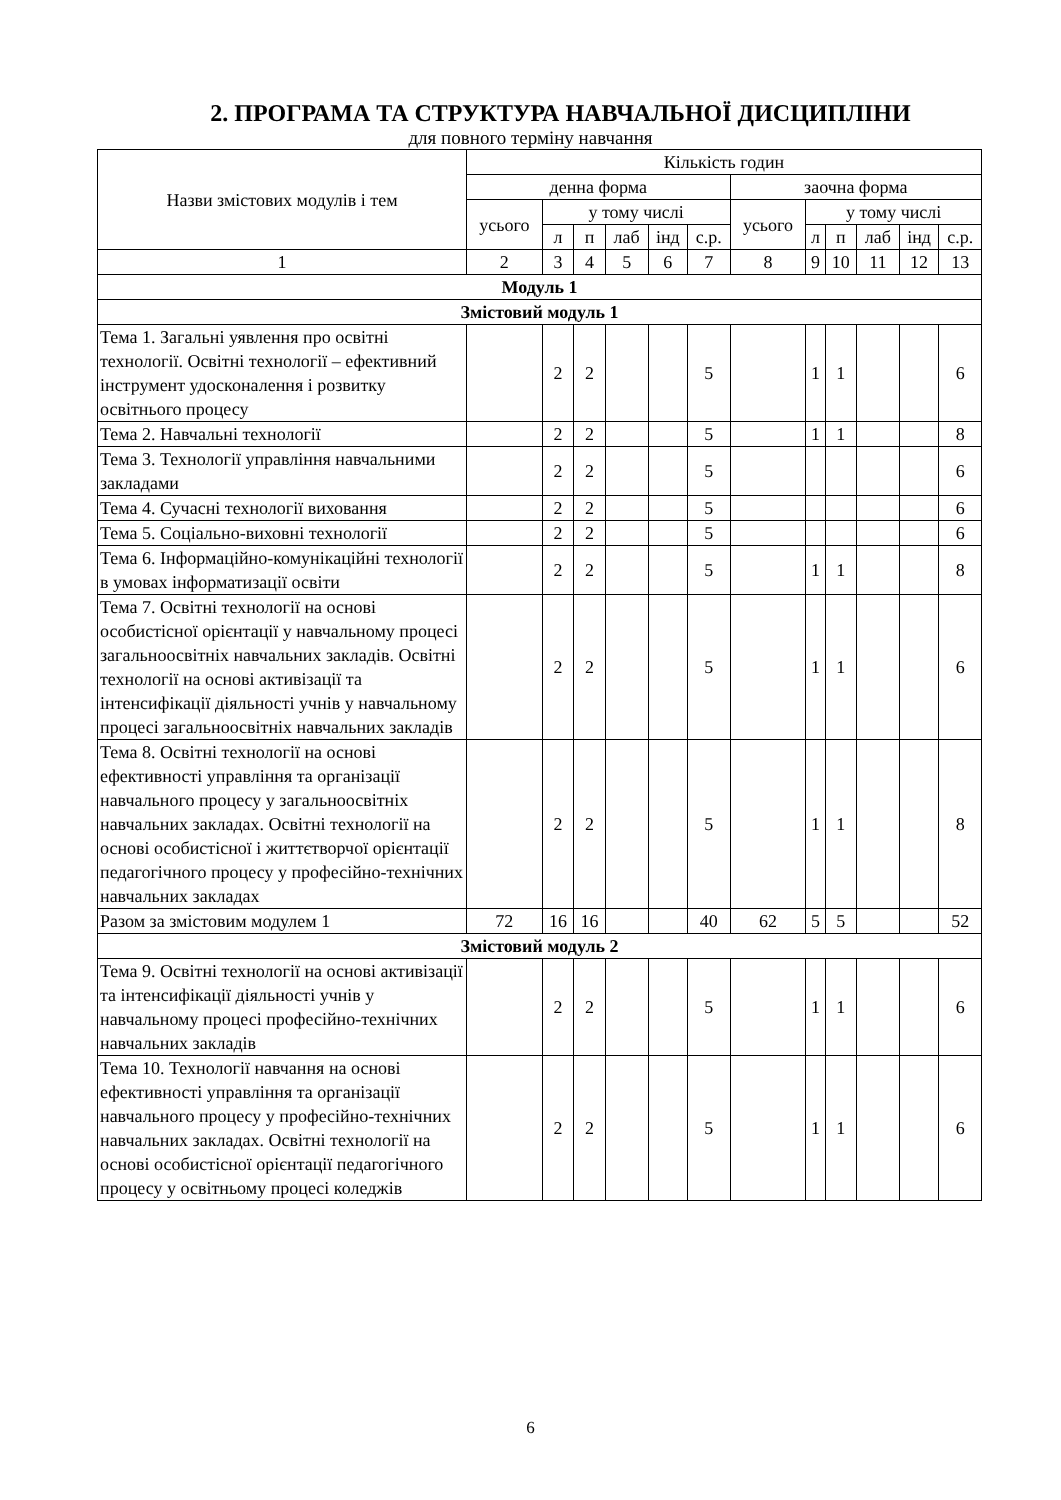2. ПРОГРАМА ТА СТРУКТУРА НАВЧАЛЬНОЇ ДИСЦИПЛІНИ
для повного терміну навчання
| Назви змістових модулів і тем | Кількість годин | | | | | | | | | | | |
| --- | --- | --- | --- | --- | --- | --- | --- | --- | --- | --- | --- | --- |
| | денна форма | | | | | | заочна форма | | | | | |
| | усього | у тому числі | | | | | усього | у тому числі | | | | |
| | | л | п | лаб | інд | с.р. | | л | п | лаб | інд | с.р. |
| 1 | 2 | 3 | 4 | 5 | 6 | 7 | 8 | 9 | 10 | 11 | 12 | 13 |
| Модуль 1 | | | | | | | | | | | | |
| Змістовий модуль 1 | | | | | | | | | | | | |
| Тема 1. Загальні уявлення про освітні технології. Освітні технології – ефективний інструмент удосконалення і розвитку освітнього процесу | | 2 | 2 | | | 5 | | 1 | 1 | | | 6 |
| Тема 2. Навчальні технології | | 2 | 2 | | | 5 | | 1 | 1 | | | 8 |
| Тема 3. Технології управління навчальними закладами | | 2 | 2 | | | 5 | | | | | | 6 |
| Тема 4. Сучасні технології виховання | | 2 | 2 | | | 5 | | | | | | 6 |
| Тема 5. Соціально-виховні технології | | 2 | 2 | | | 5 | | | | | | 6 |
| Тема 6. Інформаційно-комунікаційні технології в умовах інформатизації освіти | | 2 | 2 | | | 5 | | 1 | 1 | | | 8 |
| Тема 7. Освітні технології на основі особистісної орієнтації у навчальному процесі загальноосвітніх навчальних закладів. Освітні технології на основі активізації та інтенсифікації діяльності учнів у навчальному процесі загальноосвітніх навчальних закладів | | 2 | 2 | | | 5 | | 1 | 1 | | | 6 |
| Тема 8. Освітні технології на основі ефективності управління та організації навчального процесу у загальноосвітніх навчальних закладах. Освітні технології на основі особистісної і життєтворчої орієнтації педагогічного процесу у професійно-технічних навчальних закладах | | 2 | 2 | | | 5 | | 1 | 1 | | | 8 |
| Разом за змістовим модулем 1 | 72 | 16 | 16 | | | 40 | 62 | 5 | 5 | | | 52 |
| Змістовий модуль 2 | | | | | | | | | | | | |
| Тема 9. Освітні технології на основі активізації та інтенсифікації діяльності учнів у навчальному процесі професійно-технічних навчальних закладів | | 2 | 2 | | | 5 | | 1 | 1 | | | 6 |
| Тема 10. Технології навчання на основі ефективності управління та організації навчального процесу у професійно-технічних навчальних закладах. Освітні технології на основі особистісної орієнтації педагогічного процесу у освітньому процесі коледжів | | 2 | 2 | | | 5 | | 1 | 1 | | | 6 |
6